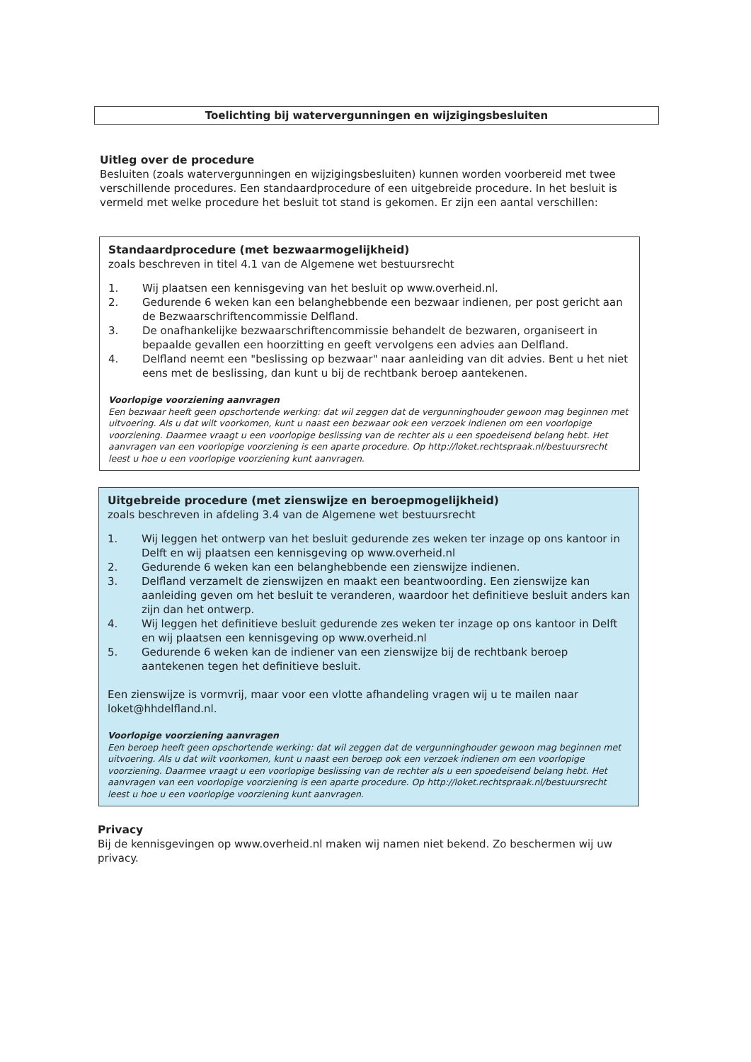Toelichting bij watervergunningen en wijzigingsbesluiten
Uitleg over de procedure
Besluiten (zoals watervergunningen en wijzigingsbesluiten) kunnen worden voorbereid met twee verschillende procedures. Een standaardprocedure of een uitgebreide procedure. In het besluit is vermeld met welke procedure het besluit tot stand is gekomen. Er zijn een aantal verschillen:
Standaardprocedure (met bezwaarmogelijkheid)
zoals beschreven in titel 4.1 van de Algemene wet bestuursrecht
1. Wij plaatsen een kennisgeving van het besluit op www.overheid.nl.
2. Gedurende 6 weken kan een belanghebbende een bezwaar indienen, per post gericht aan de Bezwaarschriftencommissie Delfland.
3. De onafhankelijke bezwaarschriftencommissie behandelt de bezwaren, organiseert in bepaalde gevallen een hoorzitting en geeft vervolgens een advies aan Delfland.
4. Delfland neemt een "beslissing op bezwaar" naar aanleiding van dit advies. Bent u het niet eens met de beslissing, dan kunt u bij de rechtbank beroep aantekenen.
Voorlopige voorziening aanvragen
Een bezwaar heeft geen opschortende werking: dat wil zeggen dat de vergunninghouder gewoon mag beginnen met uitvoering. Als u dat wilt voorkomen, kunt u naast een bezwaar ook een verzoek indienen om een voorlopige voorziening. Daarmee vraagt u een voorlopige beslissing van de rechter als u een spoedeisend belang hebt. Het aanvragen van een voorlopige voorziening is een aparte procedure. Op http://loket.rechtspraak.nl/bestuursrecht leest u hoe u een voorlopige voorziening kunt aanvragen.
Uitgebreide procedure (met zienswijze en beroepmogelijkheid)
zoals beschreven in afdeling 3.4 van de Algemene wet bestuursrecht
1. Wij leggen het ontwerp van het besluit gedurende zes weken ter inzage op ons kantoor in Delft en wij plaatsen een kennisgeving op www.overheid.nl
2. Gedurende 6 weken kan een belanghebbende een zienswijze indienen.
3. Delfland verzamelt de zienswijzen en maakt een beantwoording. Een zienswijze kan aanleiding geven om het besluit te veranderen, waardoor het definitieve besluit anders kan zijn dan het ontwerp.
4. Wij leggen het definitieve besluit gedurende zes weken ter inzage op ons kantoor in Delft en wij plaatsen een kennisgeving op www.overheid.nl
5. Gedurende 6 weken kan de indiener van een zienswijze bij de rechtbank beroep aantekenen tegen het definitieve besluit.
Een zienswijze is vormvrij, maar voor een vlotte afhandeling vragen wij u te mailen naar loket@hhdelfland.nl.
Voorlopige voorziening aanvragen
Een beroep heeft geen opschortende werking: dat wil zeggen dat de vergunninghouder gewoon mag beginnen met uitvoering. Als u dat wilt voorkomen, kunt u naast een beroep ook een verzoek indienen om een voorlopige voorziening. Daarmee vraagt u een voorlopige beslissing van de rechter als u een spoedeisend belang hebt. Het aanvragen van een voorlopige voorziening is een aparte procedure. Op http://loket.rechtspraak.nl/bestuursrecht leest u hoe u een voorlopige voorziening kunt aanvragen.
Privacy
Bij de kennisgevingen op www.overheid.nl maken wij namen niet bekend. Zo beschermen wij uw privacy.